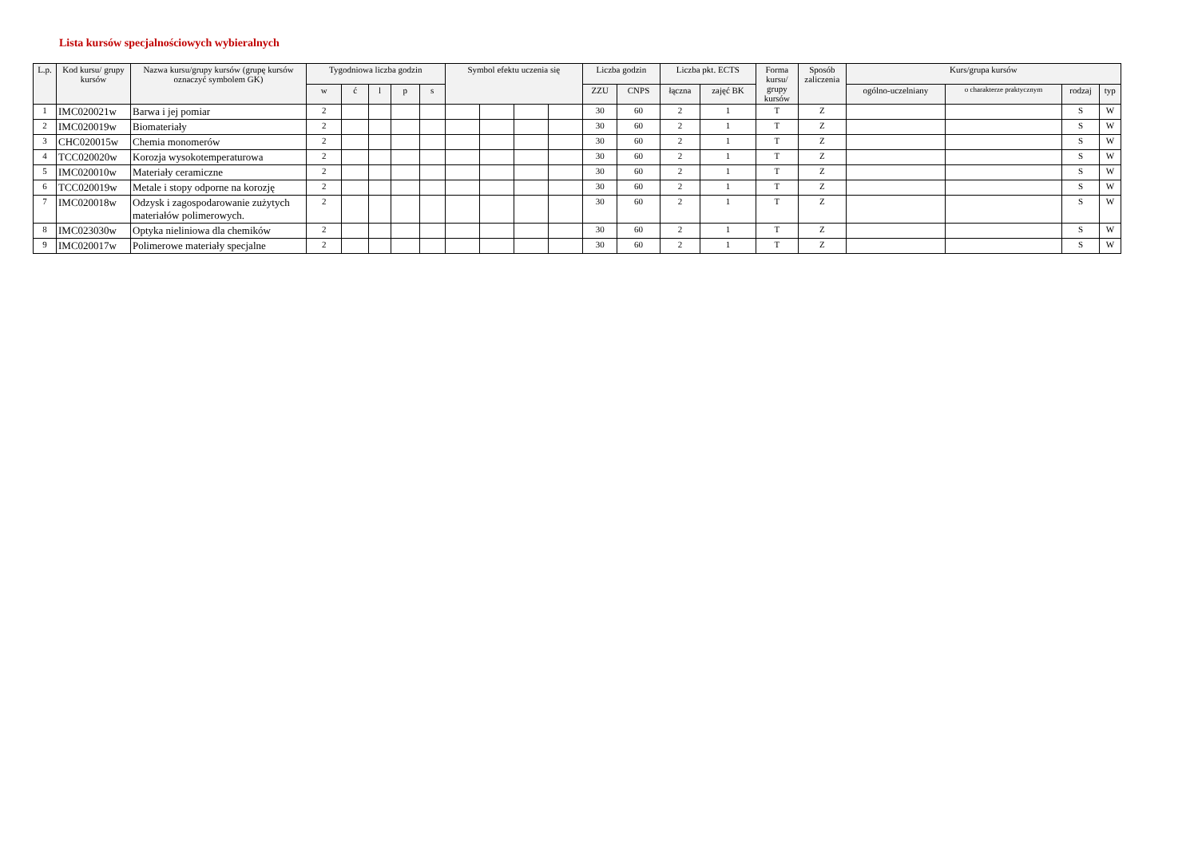Lista kursów specjalnościowych wybieralnych
| L.p. | Kod kursu/ grupy kursów | Nazwa kursu/grupy kursów (grupę kursów oznaczyć symbolem GK) | Tygodniowa liczba godzin | | | | | Symbol efektu uczenia się | | | | Liczba godzin | | Liczba pkt. ECTS | | Forma kursu/ grupy kursów | Sposób zaliczenia | Kurs/grupa kursów | | | |
| --- | --- | --- | --- | --- | --- | --- | --- | --- | --- | --- | --- | --- | --- | --- | --- | --- | --- | --- | --- | --- | --- |
| | | | w | ć | l | p | s | | | | | ZZU | CNPS | łączna | zajęć BK | | | ogólno-uczelniany | o charakterze praktycznym | rodzaj | typ |
| 1 | IMC020021w | Barwa i jej pomiar | 2 | | | | | | | | | 30 | 60 | 2 | 1 | T | Z | | | S | W |
| 2 | IMC020019w | Biomateriały | 2 | | | | | | | | | 30 | 60 | 2 | 1 | T | Z | | | S | W |
| 3 | CHC020015w | Chemia monomerów | 2 | | | | | | | | | 30 | 60 | 2 | 1 | T | Z | | | S | W |
| 4 | TCC020020w | Korozja wysokotemperaturowa | 2 | | | | | | | | | 30 | 60 | 2 | 1 | T | Z | | | S | W |
| 5 | IMC020010w | Materiały ceramiczne | 2 | | | | | | | | | 30 | 60 | 2 | 1 | T | Z | | | S | W |
| 6 | TCC020019w | Metale i stopy odporne na korozję | 2 | | | | | | | | | 30 | 60 | 2 | 1 | T | Z | | | S | W |
| 7 | IMC020018w | Odzysk i zagospodarowanie zużytych materiałów polimerowych. | 2 | | | | | | | | | 30 | 60 | 2 | 1 | T | Z | | | S | W |
| 8 | IMC023030w | Optyka nieliniowa dla chemików | 2 | | | | | | | | | 30 | 60 | 2 | 1 | T | Z | | | S | W |
| 9 | IMC020017w | Polimerowe materiały specjalne | 2 | | | | | | | | | 30 | 60 | 2 | 1 | T | Z | | | S | W |